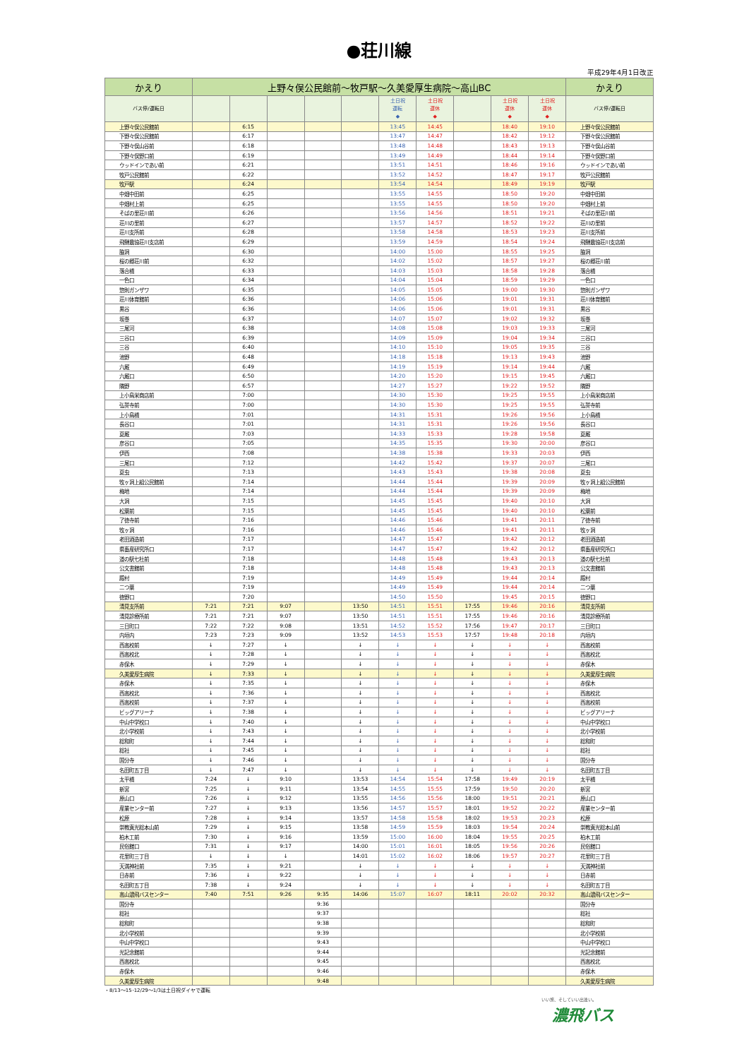●荘川線
平成29年4月1日改正
| かえり | 上野々俣公民館前～牧戸駅～久美愛厚生病院～高山BC | | | | | | | | | | かえり |
| --- | --- | --- | --- | --- | --- | --- | --- | --- | --- | --- | --- |
| バス停/運転日 | | | | | | 土日祝 運転 ◆ | 土日祝 運休 ◆ | | 土日祝 運休 ◆ | 土日祝 運休 ◆ | バス停/運転日 |
| 上野々俣公民館前 | | 6:15 | | | | 13:45 | 14:45 | | 18:40 | 19:10 | 上野々俣公民館前 |
| 下野々俣公民館前 | | 6:17 | | | | 13:47 | 14:47 | | 18:42 | 19:12 | 下野々俣公民館前 |
| 下野々俣山谷前 | | 6:18 | | | | 13:48 | 14:48 | | 18:43 | 19:13 | 下野々俣山谷前 |
| 下野々俣野口前 | | 6:19 | | | | 13:49 | 14:49 | | 18:44 | 19:14 | 下野々俣野口前 |
| ウッドインであい前 | | 6:21 | | | | 13:51 | 14:51 | | 18:46 | 19:16 | ウッドインであい前 |
| 牧戸公民館前 | | 6:22 | | | | 13:52 | 14:52 | | 18:47 | 19:17 | 牧戸公民館前 |
| 牧戸駅 | | 6:24 | | | | 13:54 | 14:54 | | 18:49 | 19:19 | 牧戸駅 |
| 中畑中田前 | | 6:25 | | | | 13:55 | 14:55 | | 18:50 | 19:20 | 中畑中田前 |
| 中畑村上前 | | 6:25 | | | | 13:55 | 14:55 | | 18:50 | 19:20 | 中畑村上前 |
| そばの里荘川前 | | 6:26 | | | | 13:56 | 14:56 | | 18:51 | 19:21 | そばの里荘川前 |
| 荘川の里前 | | 6:27 | | | | 13:57 | 14:57 | | 18:52 | 19:22 | 荘川の里前 |
| 荘川支所前 | | 6:28 | | | | 13:58 | 14:58 | | 18:53 | 19:23 | 荘川支所前 |
| 飛騨農協荘川支店前 | | 6:29 | | | | 13:59 | 14:59 | | 18:54 | 19:24 | 飛騨農協荘川支店前 |
| 脇洞 | | 6:30 | | | | 14:00 | 15:00 | | 18:55 | 19:25 | 脇洞 |
| 桜の郷荘川前 | | 6:32 | | | | 14:02 | 15:02 | | 18:57 | 19:27 | 桜の郷荘川前 |
| 落合橋 | | 6:33 | | | | 14:03 | 15:03 | | 18:58 | 19:28 | 落合橋 |
| 一色口 | | 6:34 | | | | 14:04 | 15:04 | | 18:59 | 19:29 | 一色口 |
| 惣則ガンザワ | | 6:35 | | | | 14:05 | 15:05 | | 19:00 | 19:30 | 惣則ガンザワ |
| 荘川体育館前 | | 6:36 | | | | 14:06 | 15:06 | | 19:01 | 19:31 | 荘川体育館前 |
| 黒谷 | | 6:36 | | | | 14:06 | 15:06 | | 19:01 | 19:31 | 黒谷 |
| 坂巻 | | 6:37 | | | | 14:07 | 15:07 | | 19:02 | 19:32 | 坂巻 |
| 三尾河 | | 6:38 | | | | 14:08 | 15:08 | | 19:03 | 19:33 | 三尾河 |
| 三谷口 | | 6:39 | | | | 14:09 | 15:09 | | 19:04 | 19:34 | 三谷口 |
| 三谷 | | 6:40 | | | | 14:10 | 15:10 | | 19:05 | 19:35 | 三谷 |
| 池野 | | 6:48 | | | | 14:18 | 15:18 | | 19:13 | 19:43 | 池野 |
| 六厩 | | 6:49 | | | | 14:19 | 15:19 | | 19:14 | 19:44 | 六厩 |
| 六厩口 | | 6:50 | | | | 14:20 | 15:20 | | 19:15 | 19:45 | 六厩口 |
| 隣野 | | 6:57 | | | | 14:27 | 15:27 | | 19:22 | 19:52 | 隣野 |
| 上小鳥栄商店前 | | 7:00 | | | | 14:30 | 15:30 | | 19:25 | 19:55 | 上小鳥栄商店前 |
| 弘誓寺前 | | 7:00 | | | | 14:30 | 15:30 | | 19:25 | 19:55 | 弘誓寺前 |
| 上小鳥橋 | | 7:01 | | | | 14:31 | 15:31 | | 19:26 | 19:56 | 上小鳥橋 |
| 長谷口 | | 7:01 | | | | 14:31 | 15:31 | | 19:26 | 19:56 | 長谷口 |
| 夏厩 | | 7:03 | | | | 14:33 | 15:33 | | 19:28 | 19:58 | 夏厩 |
| 彦谷口 | | 7:05 | | | | 14:35 | 15:35 | | 19:30 | 20:00 | 彦谷口 |
| 伊西 | | 7:08 | | | | 14:38 | 15:38 | | 19:33 | 20:03 | 伊西 |
| 三尾口 | | 7:12 | | | | 14:42 | 15:42 | | 19:37 | 20:07 | 三尾口 |
| 夏虫 | | 7:13 | | | | 14:43 | 15:43 | | 19:38 | 20:08 | 夏虫 |
| 牧ヶ洞上組公民館前 | | 7:14 | | | | 14:44 | 15:44 | | 19:39 | 20:09 | 牧ヶ洞上組公民館前 |
| 梅地 | | 7:14 | | | | 14:44 | 15:44 | | 19:39 | 20:09 | 梅地 |
| 大洞 | | 7:15 | | | | 14:45 | 15:45 | | 19:40 | 20:10 | 大洞 |
| 松葉前 | | 7:15 | | | | 14:45 | 15:45 | | 19:40 | 20:10 | 松葉前 |
| 了徳寺前 | | 7:16 | | | | 14:46 | 15:46 | | 19:41 | 20:11 | 了徳寺前 |
| 牧ヶ洞 | | 7:16 | | | | 14:46 | 15:46 | | 19:41 | 20:11 | 牧ヶ洞 |
| 老田酒造前 | | 7:17 | | | | 14:47 | 15:47 | | 19:42 | 20:12 | 老田酒造前 |
| 県畜産研究所口 | | 7:17 | | | | 14:47 | 15:47 | | 19:42 | 20:12 | 県畜産研究所口 |
| 道の駅七杜前 | | 7:18 | | | | 14:48 | 15:48 | | 19:43 | 20:13 | 道の駅七杜前 |
| 公文書館前 | | 7:18 | | | | 14:48 | 15:48 | | 19:43 | 20:13 | 公文書館前 |
| 殿村 | | 7:19 | | | | 14:49 | 15:49 | | 19:44 | 20:14 | 殿村 |
| 二つ葉 | | 7:19 | | | | 14:49 | 15:49 | | 19:44 | 20:14 | 二つ葉 |
| 徳野口 | | 7:20 | | | | 14:50 | 15:50 | | 19:45 | 20:15 | 徳野口 |
| 清見支所前 | 7:21 | 7:21 | 9:07 | | 13:50 | 14:51 | 15:51 | 17:55 | 19:46 | 20:16 | 清見支所前 |
| 清見診療所前 | 7:21 | 7:21 | 9:07 | | 13:50 | 14:51 | 15:51 | 17:55 | 19:46 | 20:16 | 清見診療所前 |
| 三日町口 | 7:22 | 7:22 | 9:08 | | 13:51 | 14:52 | 15:52 | 17:56 | 19:47 | 20:17 | 三日町口 |
| 内垣内 | 7:23 | 7:23 | 9:09 | | 13:52 | 14:53 | 15:53 | 17:57 | 19:48 | 20:18 | 内垣内 |
| 西高校前 | ↓ | 7:27 | ↓ | | ↓ | ↓ | ↓ | ↓ | ↓ | ↓ | 西高校前 |
| 西高校北 | ↓ | 7:28 | ↓ | | ↓ | ↓ | ↓ | ↓ | ↓ | ↓ | 西高校北 |
| 赤保木 | ↓ | 7:29 | ↓ | | ↓ | ↓ | ↓ | ↓ | ↓ | ↓ | 赤保木 |
| 久美愛厚生病院 | ↓ | 7:33 | ↓ | | ↓ | ↓ | ↓ | ↓ | ↓ | ↓ | 久美愛厚生病院 |
| 赤保木 | ↓ | 7:35 | ↓ | | ↓ | ↓ | ↓ | ↓ | ↓ | ↓ | 赤保木 |
| 西高校北 | ↓ | 7:36 | ↓ | | ↓ | ↓ | ↓ | ↓ | ↓ | ↓ | 西高校北 |
| 西高校前 | ↓ | 7:37 | ↓ | | ↓ | ↓ | ↓ | ↓ | ↓ | ↓ | 西高校前 |
| ビッグアリーナ | ↓ | 7:38 | ↓ | | ↓ | ↓ | ↓ | ↓ | ↓ | ↓ | ビッグアリーナ |
| 中山中学校口 | ↓ | 7:40 | ↓ | | ↓ | ↓ | ↓ | ↓ | ↓ | ↓ | 中山中学校口 |
| 北小学校前 | ↓ | 7:43 | ↓ | | ↓ | ↓ | ↓ | ↓ | ↓ | ↓ | 北小学校前 |
| 総和町 | ↓ | 7:44 | ↓ | | ↓ | ↓ | ↓ | ↓ | ↓ | ↓ | 総和町 |
| 総社 | ↓ | 7:45 | ↓ | | ↓ | ↓ | ↓ | ↓ | ↓ | ↓ | 総社 |
| 国分寺 | ↓ | 7:46 | ↓ | | ↓ | ↓ | ↓ | ↓ | ↓ | ↓ | 国分寺 |
| 名田町五丁目 | ↓ | 7:47 | ↓ | | ↓ | ↓ | ↓ | ↓ | ↓ | ↓ | 名田町五丁目 |
| 太平橋 | 7:24 | ↓ | 9:10 | | 13:53 | 14:54 | 15:54 | 17:58 | 19:49 | 20:19 | 太平橋 |
| 新宮 | 7:25 | ↓ | 9:11 | | 13:54 | 14:55 | 15:55 | 17:59 | 19:50 | 20:20 | 新宮 |
| 原山口 | 7:26 | ↓ | 9:12 | | 13:55 | 14:56 | 15:56 | 18:00 | 19:51 | 20:21 | 原山口 |
| 産業センター前 | 7:27 | ↓ | 9:13 | | 13:56 | 14:57 | 15:57 | 18:01 | 19:52 | 20:22 | 産業センター前 |
| 松原 | 7:28 | ↓ | 9:14 | | 13:57 | 14:58 | 15:58 | 18:02 | 19:53 | 20:23 | 松原 |
| 崇教真光総本山前 | 7:29 | ↓ | 9:15 | | 13:58 | 14:59 | 15:59 | 18:03 | 19:54 | 20:24 | 崇教真光総本山前 |
| 柏木工前 | 7:30 | ↓ | 9:16 | | 13:59 | 15:00 | 16:00 | 18:04 | 19:55 | 20:25 | 柏木工前 |
| 民俗館口 | 7:31 | ↓ | 9:17 | | 14:00 | 15:01 | 16:01 | 18:05 | 19:56 | 20:26 | 民俗館口 |
| 花里町三丁目 | ↓ | ↓ | ↓ | | 14:01 | 15:02 | 16:02 | 18:06 | 19:57 | 20:27 | 花里町三丁目 |
| 天満神社前 | 7:35 | ↓ | 9:21 | | ↓ | ↓ | ↓ | ↓ | ↓ | ↓ | 天満神社前 |
| 日赤前 | 7:36 | ↓ | 9:22 | | ↓ | ↓ | ↓ | ↓ | ↓ | ↓ | 日赤前 |
| 名田町五丁目 | 7:38 | ↓ | 9:24 | | ↓ | ↓ | ↓ | ↓ | ↓ | ↓ | 名田町五丁目 |
| 高山濃飛バスセンター | 7:40 | 7:51 | 9:26 | 9:35 | 14:06 | 15:07 | 16:07 | 18:11 | 20:02 | 20:32 | 高山濃飛バスセンター |
| 国分寺 | | | | 9:36 | | | | | | | 国分寺 |
| 総社 | | | | 9:37 | | | | | | | 総社 |
| 総和町 | | | | 9:38 | | | | | | | 総和町 |
| 北小学校前 | | | | 9:39 | | | | | | | 北小学校前 |
| 中山中学校口 | | | | 9:43 | | | | | | | 中山中学校口 |
| 光記念館前 | | | | 9:44 | | | | | | | 光記念館前 |
| 西高校北 | | | | 9:45 | | | | | | | 西高校北 |
| 赤保木 | | | | 9:46 | | | | | | | 赤保木 |
| 久美愛厚生病院 | | | | 9:48 | | | | | | | 久美愛厚生病院 |
・8/13～15･12/29～1/3は土日祝ダイヤで運転
いい旅、そしていい出逢い。
濃飛バス